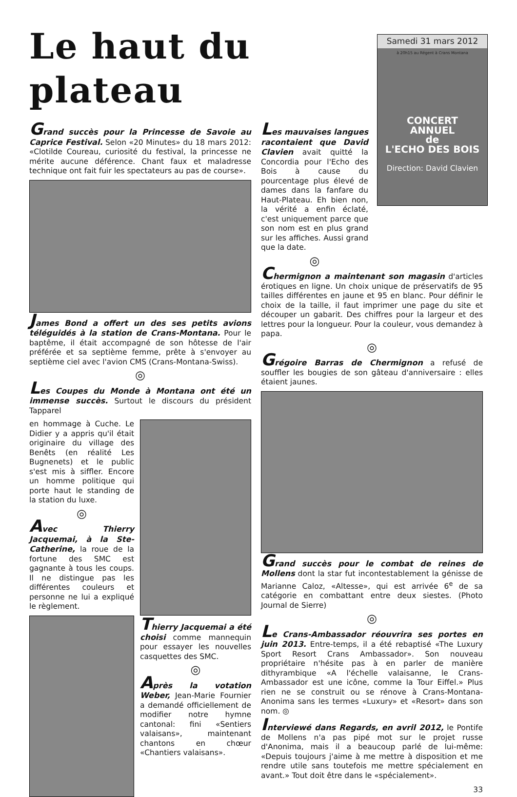Le haut du plateau
Samedi 31 mars 2012
à 20h15 au Régent à Crans Montana
CONCERT
ANNUEL
de
L'ECHO DES BOIS
Direction: David Clavien
Grand succès pour la Princesse de Savoie au Caprice Festival. Selon «20 Minutes» du 18 mars 2012: «Clotilde Coureau, curiosité du festival, la princesse ne mérite aucune déférence. Chant faux et maladresse technique ont fait fuir les spectateurs au pas de course».
James Bond a offert un des ses petits avions téléguidés à la station de Crans-Montana. Pour le baptême, il était accompagné de son hôtesse de l'air préférée et sa septième femme, prête à s'envoyer au septième ciel avec l'avion CMS (Crans-Montana-Swiss).
◎
Les Coupes du Monde à Montana ont été un immense succès. Surtout le discours du président Tapparel
en hommage à Cuche. Le Didier y a appris qu'il était originaire du village des Benêts (en réalité Les Bugnenets) et le public s'est mis à siffler. Encore un homme politique qui porte haut le standing de la station du luxe.
◎
Avec Thierry Jacquemai, à la Ste-Catherine, la roue de la fortune des SMC est gagnante à tous les coups. Il ne distingue pas les différentes couleurs et personne ne lui a expliqué le règlement.
Thierry Jacquemai a été choisi comme mannequin pour essayer les nouvelles casquettes des SMC.
◎
Après la votation Weber, Jean-Marie Fournier a demandé officiellement de modifier notre hymne cantonal: fini «Sentiers valaisans», maintenant chantons en chœur «Chantiers valaisans».
Les mauvaises langues racontaient que David Clavien avait quitté la Concordia pour l'Echo des Bois à cause du pourcentage plus élevé de dames dans la fanfare du Haut-Plateau. Eh bien non, la vérité a enfin éclaté, c'est uniquement parce que son nom est en plus grand sur les affiches. Aussi grand que la date.
◎
Chermignon a maintenant son magasin d'articles érotiques en ligne. Un choix unique de préservatifs de 95 tailles différentes en jaune et 95 en blanc. Pour définir le choix de la taille, il faut imprimer une page du site et découper un gabarit. Des chiffres pour la largeur et des lettres pour la longueur. Pour la couleur, vous demandez à papa.
◎
Grégoire Barras de Chermignon a refusé de souffler les bougies de son gâteau d'anniversaire : elles étaient jaunes.
Grand succès pour le combat de reines de Mollens dont la star fut incontestablement la génisse de Marianne Caloz, «Altesse», qui est arrivée 6<sup>e</sup> de sa catégorie en combattant entre deux siestes. (Photo Journal de Sierre)
◎
Le Crans-Ambassador réouvrira ses portes en juin 2013. Entre-temps, il a été rebaptisé «The Luxury Sport Resort Crans Ambassador». Son nouveau propriétaire n'hésite pas à en parler de manière dithyrambique «A l'échelle valaisanne, le Crans-Ambassador est une icône, comme la Tour Eiffel.» Plus rien ne se construit ou se rénove à Crans-Montana-Anonima sans les termes «Luxury» et «Resort» dans son nom. ◎
Interviewé dans Regards, en avril 2012, le Pontife de Mollens n'a pas pipé mot sur le projet russe d'Anonima, mais il a beaucoup parlé de lui-même: «Depuis toujours j'aime à me mettre à disposition et me rendre utile sans toutefois me mettre spécialement en avant.» Tout doit être dans le «spécialement».
33